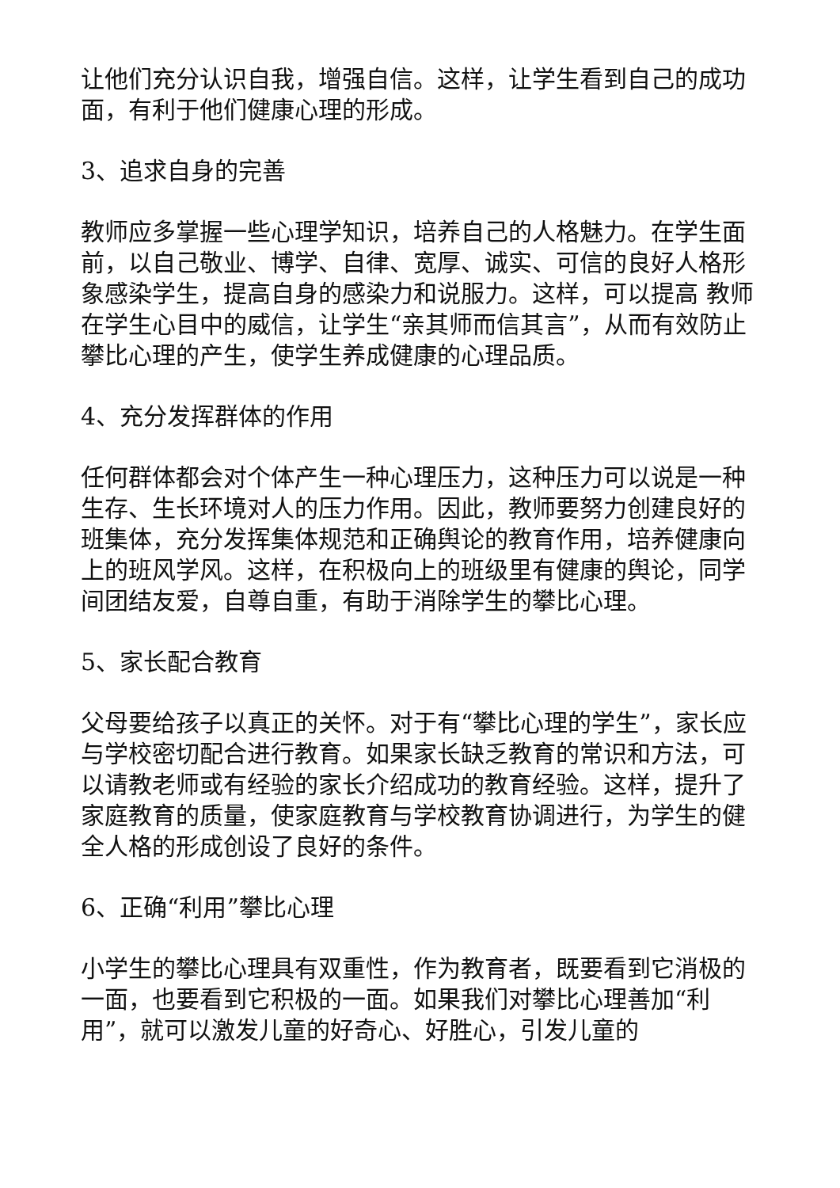让他们充分认识自我，增强自信。这样，让学生看到自己的成功面，有利于他们健康心理的形成。
3、追求自身的完善
教师应多掌握一些心理学知识，培养自己的人格魅力。在学生面前，以自己敬业、博学、自律、宽厚、诚实、可信的良好人格形象感染学生，提高自身的感染力和说服力。这样，可以提高 教师在学生心目中的威信，让学生“亲其师而信其言”，从而有效防止攀比心理的产生，使学生养成健康的心理品质。
4、充分发挥群体的作用
任何群体都会对个体产生一种心理压力，这种压力可以说是一种生存、生长环境对人的压力作用。因此，教师要努力创建良好的班集体，充分发挥集体规范和正确舆论的教育作用，培养健康向上的班风学风。这样，在积极向上的班级里有健康的舆论，同学间团结友爱，自尊自重，有助于消除学生的攀比心理。
5、家长配合教育
父母要给孩子以真正的关怀。对于有“攀比心理的学生”，家长应与学校密切配合进行教育。如果家长缺乏教育的常识和方法，可以请教老师或有经验的家长介绍成功的教育经验。这样，提升了家庭教育的质量，使家庭教育与学校教育协调进行，为学生的健全人格的形成创设了良好的条件。
6、正确“利用”攀比心理
小学生的攀比心理具有双重性，作为教育者，既要看到它消极的一面，也要看到它积极的一面。如果我们对攀比心理善加“利用”，就可以激发儿童的好奇心、好胜心，引发儿童的